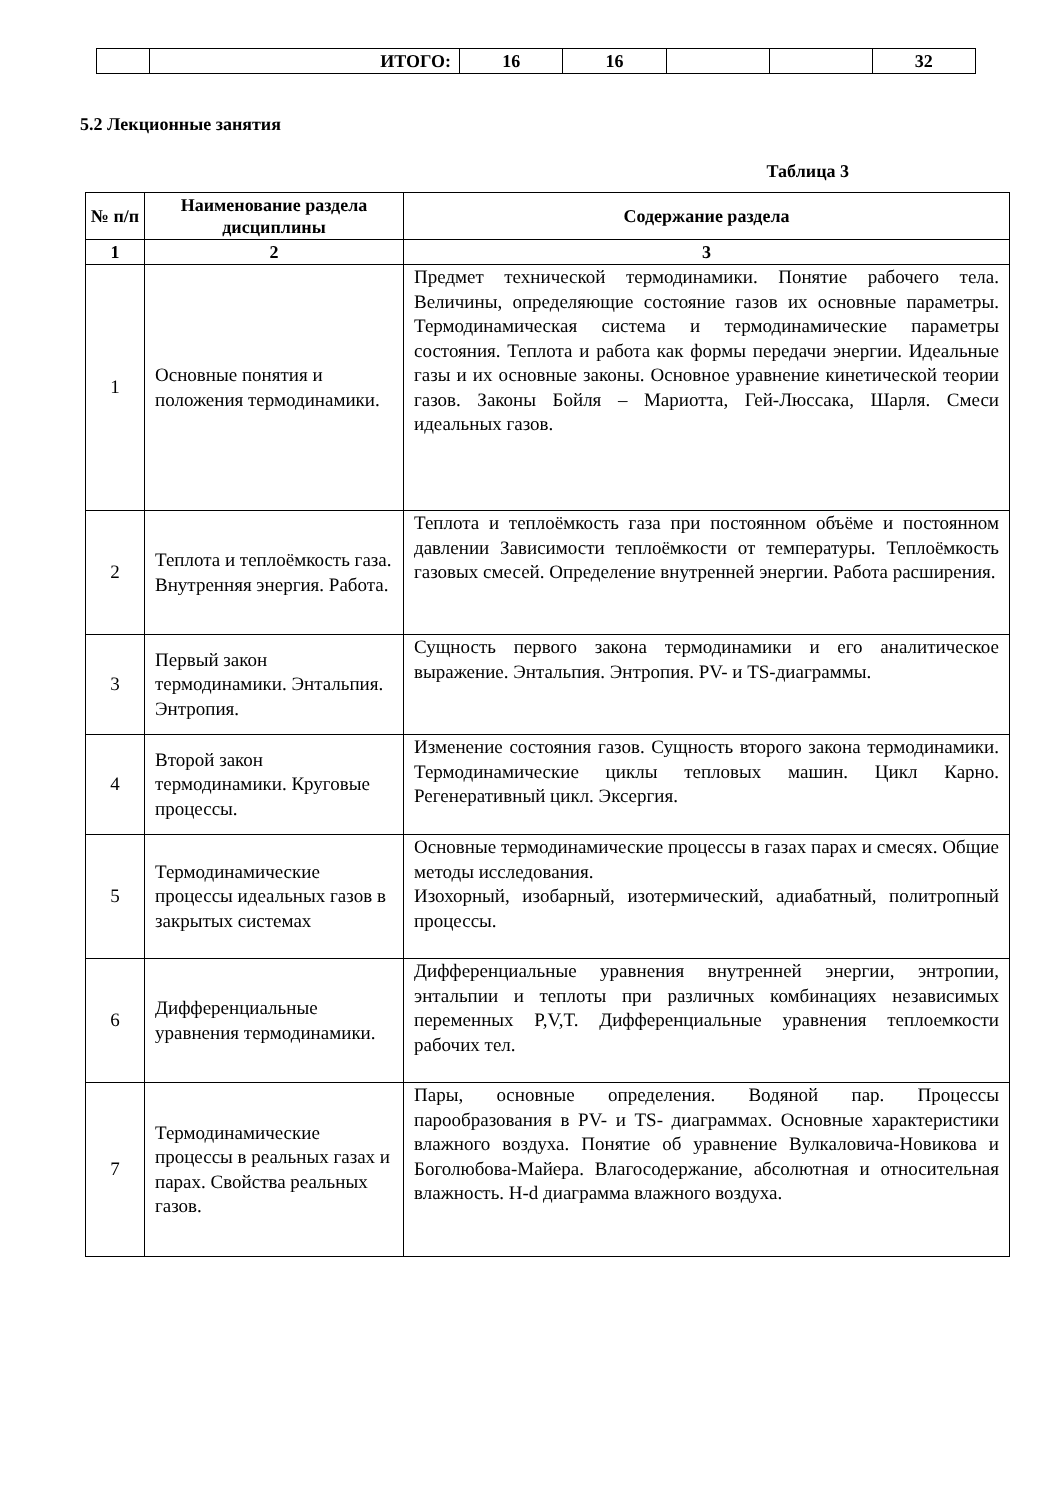| | ИТОГО: | 16 | 16 | | | 32 |
5.2 Лекционные занятия
Таблица 3
| № п/п | Наименование раздела дисциплины | Содержание раздела |
| --- | --- | --- |
| 1 | 2 | 3 |
| 1 | Основные понятия и положения термодинамики. | Предмет технической термодинамики. Понятие рабочего тела. Величины, определяющие состояние газов их основные параметры. Термодинамическая система и термодинамические параметры состояния. Теплота и работа как формы передачи энергии. Идеальные газы и их основные законы. Основное уравнение кинетической теории газов. Законы Бойля – Мариотта, Гей-Люссака, Шарля. Смеси идеальных газов. |
| 2 | Теплота и теплоёмкость газа. Внутренняя энергия. Работа. | Теплота и теплоёмкость газа при постоянном объёме и постоянном давлении Зависимости теплоёмкости от температуры. Теплоёмкость газовых смесей. Определение внутренней энергии. Работа расширения. |
| 3 | Первый закон термодинамики. Энтальпия. Энтропия. | Сущность первого закона термодинамики и его аналитическое выражение. Энтальпия. Энтропия. PV- и TS-диаграммы. |
| 4 | Второй закон термодинамики. Круговые процессы. | Изменение состояния газов. Сущность второго закона термодинамики. Термодинамические циклы тепловых машин. Цикл Карно. Регенеративный цикл. Эксергия. |
| 5 | Термодинамические процессы идеальных газов в закрытых системах | Основные термодинамические процессы в газах парах и смесях. Общие методы исследования. Изохорный, изобарный, изотермический, адиабатный, политропный процессы. |
| 6 | Дифференциальные уравнения термодинамики. | Дифференциальные уравнения внутренней энергии, энтропии, энтальпии и теплоты при различных комбинациях независимых переменных P,V,T. Дифференциальные уравнения теплоемкости рабочих тел. |
| 7 | Термодинамические процессы в реальных газах и парах. Свойства реальных газов. | Пары, основные определения. Водяной пар. Процессы парообразования в PV- и TS- диаграммах. Основные характеристики влажного воздуха. Понятие об уравнение Вулкаловича-Новикова и Боголюбова-Майера. Влагосодержание, абсолютная и относительная влажность. H-d диаграмма влажного воздуха. |